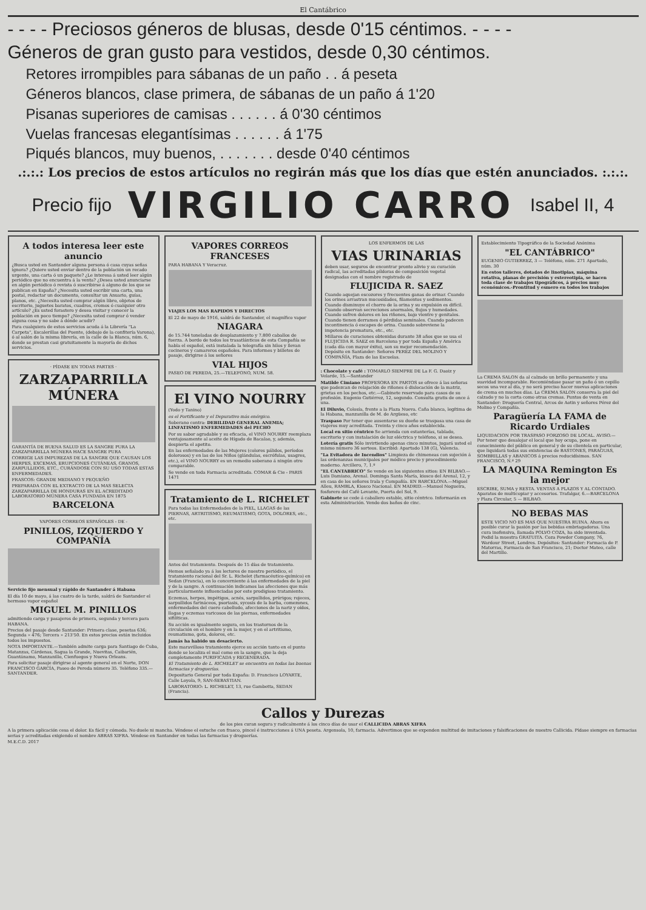El Cantábrico
- - - - Preciosos géneros de blusas, desde 0'15 céntimos. - - - -
Géneros de gran gusto para vestidos, desde 0,30 céntimos.
Retores irrompibles para sábanas de un paño . . á peseta
Géneros blancos, clase primera, de sábanas de un paño á 1'20
Pisanas superiores de camisas . . . . . . á 0'30 céntimos
Vuelas francesas elegantísimas . . . . . . á 1'75
Piqués blancos, muy buenos, . . . . . . . desde 0'40 céntimos
.:.:.: Los precios de estos artículos no regirán más que los días que estén anunciados. :.:.:.
Precio fijo VIRGILIO CARRO Isabel II, 4
A todos interesa leer este anuncio
¿Busca usted en Santander alguna persona ó casa cuyas señas ignora? ¿Quiere usted enviar dentro de la población un recado urgente, una carta ó un paquete? ¿Le interesa á usted leer algún periódico que no encuentra á la venta? ¿Desea usted anunciarse en algún periódico ó revista ó suscribirse á alguno de los que se publican en España? ¿Necesita usted escribir una carta, una postal, redactar un documento, consultar un Anuario, guías, planos, etc. ¿Necesita usted comprar algún libro, objetos de escritorio, juguetes baratos, cuadros, cromos ó cualquier otro artículo? ¿Es usted forastero y desea visitar y conocer la población en poco tiempo? ¿Necesita usted comprar ó vender alguna cosa y no sabe á dónde acudir?
Para cualquiera de estos servicios acuda á la Librería "La Carpeta", Escalerillas del Puente, (debajo de la confitería Varona), ó al salón de la misma librería, en la calle de la Blanca, núm. 6, donde se prestan casi gratuitamente la mayoría de dichos servicios.
· PÍDASE EN TODAS PARTES ·
ZARZAPARRILLA MÚNERA
GARANTÍA DE BUENA SALUD ES LA SANGRE PURA LA ZARZAPARRILLA MÚNERA HACE SANGRE PURA
CORRIGE LAS IMPUREZAS DE LA SANGRE QUE CAUSAN LOS HERPES, EXCEMAS, ERUPCIONES CUTÁNEAS, GRANOS, ZARPULLIDOS, ETC., CURÁNDOSE CON SU USO TODAS ESTAS ENFERMEDADES.
FRASCOS: GRANDE MEDIANO Y PEQUEÑO
PREPARADA CON EL EXTRACTO DE LA MAS SELECTA ZARZAPARRILLA DE HONDURAS EN EL ACREDITADO LABORATORIO MÚNERA CASA FUNDADA EN 1875
BARCELONA
VAPORES CORREOS ESPAÑOLES - DE -
PINILLOS, IZQUIERDO Y COMPAÑÍA
Servicio fijo mensual y rápido de Santander á Habana
El día 10 de mayo, á las cuatro de la tarde, saldrá de Santander el hermoso vapor español
MIGUEL M. PINILLOS
admitiendo carga y pasajeros de primera, segunda y tercera para HABANA.
Precios del pasaje desde Santander: Primera clase, pesetas 636; Segunda » 476; Tercera » 213'50. En estos precios están incluidos todos los impuestos.
NOTA IMPORTANTE.—También admite carga para Santiago de Cuba, Matanzas, Cárdenas, Sagua la Grande, Nuevitas, Caibarién, Guantánamo, Manzanillo, Cienfuegos y Nueva Orleans.
Para solicitar pasaje dirigirse al agente general en el Norte, DON FRANCISCO GARCÍA, Paseo de Pereda número 35. Teléfono 335.—SANTANDER.
VAPORES CORREOS FRANCESES
PARA HABANA Y Veracruz.
VIAJES LOS MAS RAPIDOS Y DIRECTOS
El 22 de mayo de 1916, saldrá de Santander, el magnífico vapor
NIAGARA
de 15.744 toneladas de desplazamiento y 7.800 caballos de fuerza. A bordo de todos los trasatlánticos de esta Compañía se habla el español, está instalada la telegrafía sin hilos y llevan cocineros y camareros españoles. Para informes y billetes de pasaje, dirigirse á los señores
VIAL HIJOS
PASEO DE PEREDA, 25.—TELEFONO, NUM. 58.
El VINO NOURRY
(Yodo y Tanino)
es el Fortificante y el Depurativo más enérgico.
Soberano contra: DEBILIDAD GENERAL ANEMIA; LINFATISMO ENFERMEDADES del PECHO
Por su sabor agradable y su eficacia, el VINO NOURRY reemplaza ventajosamente al aceite de Hígado de Bacalao, y, además, despierta el apetito.
En las enfermedades de las Mujeres (colores pálidos, períodos dolorosos) y en las de los Niños (glándulas, escrófulas, usagres, etc.), el VINO NOURRY es un remedio soberano á ningún otro comparable.
Se vende en toda Farmacia acreditada. COMAR & Cie - PARIS 1471
Tratamiento de L. RICHELET
Para todas las Enfermedades de la PIEL, LLAGAS de las PIERNAS, ARTRITISMO, REUMATISMO, GOTA, DOLORES, etc., etc.
Antes del tratamiento. Después de 15 días de tratamiento.
Hemos señalado ya á los lectores de nuestro periódico, el tratamiento racional del Sr. L. Richelet (farmacéutico-químico) en Sedan (Francia), en lo concerniente á las enfermedades de la piel y de la sangre. A continuación indicamos las afecciones que más particularmente influenciadas por este prodigioso tratamiento.
Eczemas, herpes, impétigos, acnés, sarpullidos, prúrigos; rojeces, sarpullidos farináceos, psoriasis, sycosis de la barba, comezones, enfermedades del cuero cabelludo, afecciones de la nariz y oídos, llagas y eczemas varicosos de las piernas, enfermedades sifilíticas.
Su acción es igualmente segura, en los trastornos de la circulación en el hombre y en la mujer, y en el artritismo, reumatismo, gota, dolores, etc.
Jamás ha habido un desacierto.
Este maravilloso tratamiento ejerce su acción tanto en el punto donde se localiza el mal como en la sangre, que la deja completamente PURIFICADA y REGENERADA.
El Tratamiento de L. RICHELET se encuentra en todas las buenas farmacias y droguerías.
Depositario General por toda España: D. Francisco LOYARTE, Calle Loyola, 9, SAN-SEBASTIAN.
LABORATORIO: L. RICHELET, 13, rue Gambetta, SEDAN (Francia).
LOS ENFERMOS DE LAS
VIAS URINARIAS
deben usar, seguros de encontrar pronto alivio y su curación radical, las acreditadas píldoras de composición vegetal designadas con el nombre registrado de
FLUJICIDA R. SAEZ
Cuando aquejan escozores y frecuentes ganas de orinar. Cuando los orines arrastran mucosidades, filamentos y sedimentos. Cuando disminuye el chorro de la orina y su expulsión es difícil. Cuando observan secreciones anormales, flujos y humedades. Cuando sufren dolores en los riñones, bajo vientre y genitales. Cuando tienen derrames ó pérdidas seminales. Cuando padecen incontinencia ó escapes de orina. Cuando sobreviene la impotencia prematura, etc., etc.
Millares de curaciones obtenidas durante 38 años que se usa el FLUJICIDA R. SAEZ en Barcelona y por toda España y América (cada día con mayor éxito), son su mejor recomendación. Depósito en Santander: Señores PEREZ DEL MOLINO Y COMPAÑÍA, Plaza de las Escuelas.
: Chocolate y café : TOMARLO SIEMPRE DE La F. G. Daoiz y Velarde, 15.—Santander
Matilde Cimiano PROFESORA EN PARTOS se ofrece á las señoras que padezcan de relajación de riñones ó dislocación de la matriz, grietas en los pechos, etc.—Gabinete reservado para casos de su profesión. Eugenio Gutiérrez, 12, segundo. Consulta gratis de once á una.
El Diluvio, Colosía, frente a la Plaza Nueva. Caña blanca, legítima de la Habana, manzanilla de M. de Argüeso, etc
Traspaso Por tener que ausentarse su dueño se traspasa una casa de viajeros muy acreditada. Treinta y cinco años establecida.
Local en sitio céntrico Se arrienda con estanterías, tablado, escritorio y con instalación de luz eléctrica y teléfono, si se desea.
Lotería gratis Sólo invirtiendo apenas cinco minutos, jugará usted el mismo número 36 sorteos. Escribid: Apartado 138 (G), Valencia.
"La Evitadora de Incendios" Limpieza de chimeneas con sujeción á las ordenanzas municipales por módico precio y procedimiento moderno. Arcillero, 7, 1.º
"EL CANTABRICO" Se vende en los siguientes sitios: EN BILBAO.—Luis Damiano, Arenal. Dominga Santa María, kiosco del Arenal, 12, y en casa de los señores Irala y Compañía. EN BARCELONA.—Miguel Alleu, RAMBLA, Kiosco Nacional. EN MADRID.—Manuel Nogueira, fosforero del Café Levante, Puerta del Sol, 9.
Gabinete se cede á caballero estable, sitio céntrico. Informarán en esta Administración. Vendo dos baños de cinc.
Establecimiento Tipográfico de la Sociedad Anónima
"EL CANTÁBRICO"
EUGENIO GUTIERREZ, 3 — Teléfono, núm. 271 Apartado, núm. 30
En estos talleres, dotados de linotipias, máquina rotativa, planas de precisión y estereotipia, se hacen toda clase de trabajos tipográficos, á precios muy económicos.-Prontitud y esmero en todos los trabajos
La CREMA SALON da al calzado un brillo permanente y una suavidad incomparable. Recomiéndase pasar un paño ó un cepillo secos una vez al día, y no será preciso hacer nuevas aplicaciones de crema en muchos días. La CREMA SALON conserva la piel del calzado y no la corta como otras cremas. Puntos de venta en Santander: Droguería Central, Arcos de Aotin y señores Pérez del Molino y Compañía.
Paragüería LA FAMA de Ricardo Urdiales
LIQUIDACION POR TRASPASO FORZOSO DE LOCAL. AVISO.—Por tener que desalojar el local que hoy ocupa, pone en conocimiento del público en general y de su clientela en particular, que liquidará todas sus existencias de BASTONES, PARAGUAS, SOMBRILLAS y ABANICOS á precios reducidísimos. SAN FRANCISCO, N.º 29
LA MAQUINA Remington Es la mejor
ESCRIBE, SUMA y RESTA. VENTAS A PLAZOS Y AL CONTADO. Aparatos de multicopiar y accesorios. Trafalgar, 6.—BARCELONA y Plaza Circular, 5 — BILBAO.
NO BEBAS MAS
ESTE VICIO NO ES MAS QUE NUESTRA RUINA. Ahora es posible curar la pasión por las bebidas embriagadoras. Una cura inofensiva, llamada POLVO COZA, ha sido inventada. Pedid la muestra GRATUITA. Coza Powder Company, 76, Wardour Street, Londres. Depósitos: Santander: Farmacia de P. Matorras, Farmacia de San Francisco, 21; Doctor Mateo, calle del Martillo.
Callos y Durezas
de los pies curan segura y radicalmente á los cinco días de usar el CALLICIDA ABRAS XIFRA
A la primera aplicación cesa el dolor. Es fácil y cómoda. No duele ni mancha. Véndese el estuche con frasco, pincel é instrucciones á UNA peseta. Argensola, 10, farmacia. Advertimos que se expenden multitud de imitaciones y falsificaciones de nuestro Callicida. Pídase siempre en farmacias serias y acreditadas exigiendo el nombre ABRAS XIFRA. Véndese en Santander en todas las farmacias y droguerías.
M.E.C.D. 2017